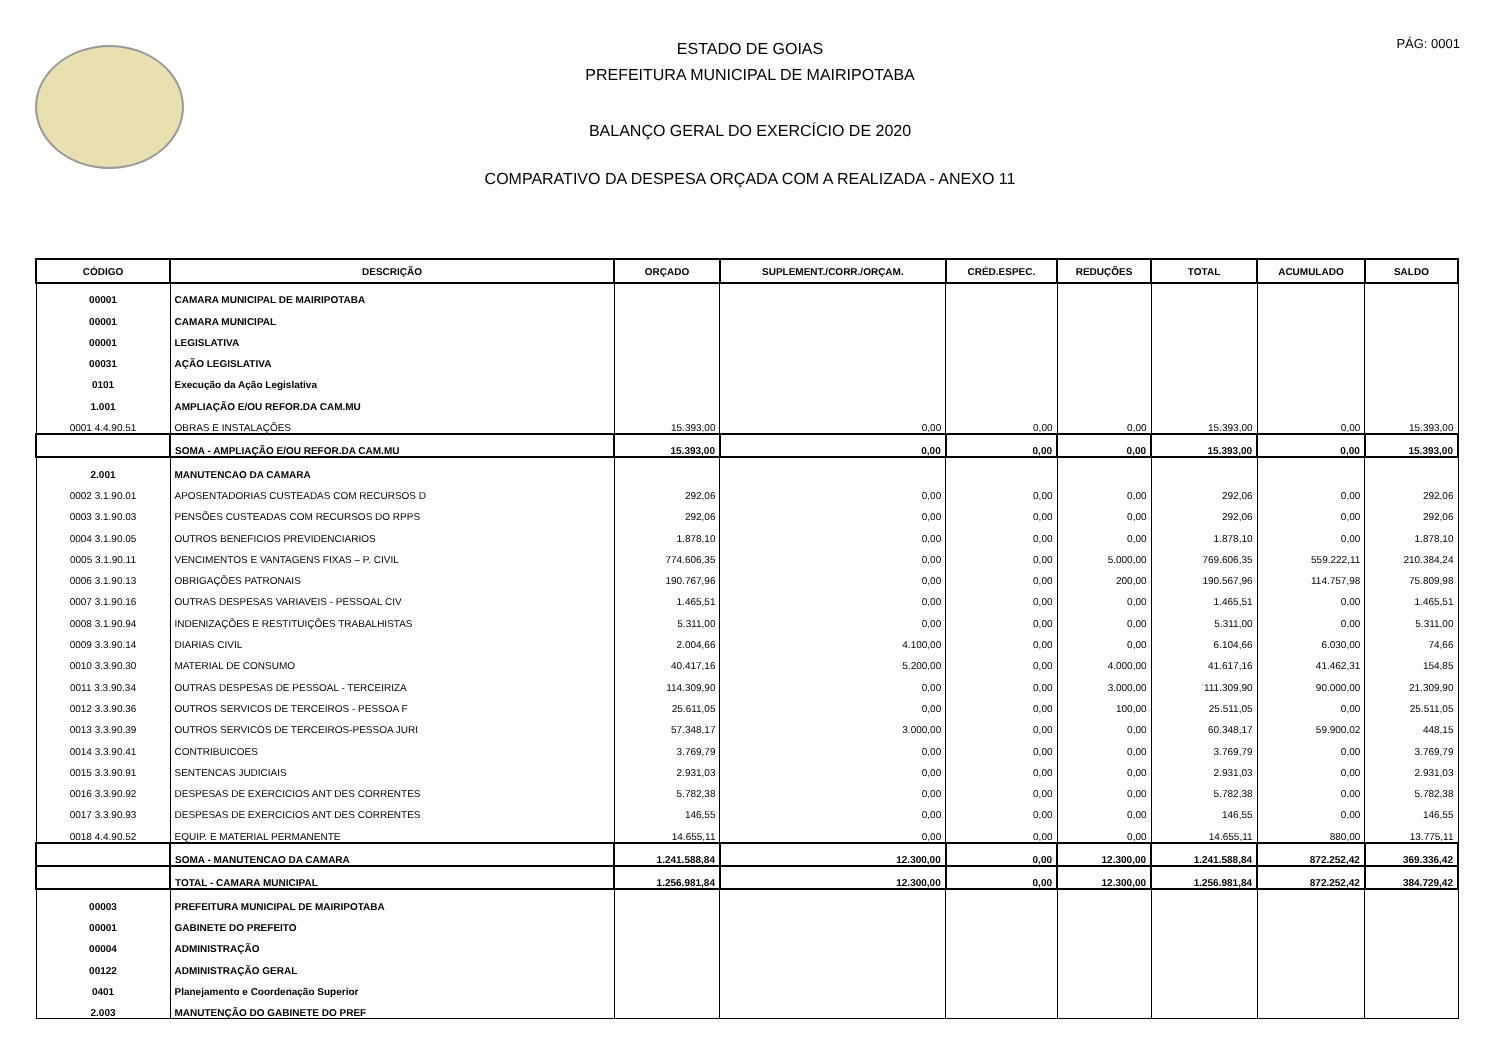PÁG: 0001
ESTADO DE GOIAS
PREFEITURA MUNICIPAL DE MAIRIPOTABA
BALANÇO GERAL DO EXERCÍCIO DE 2020
COMPARATIVO DA DESPESA ORÇADA COM A REALIZADA - ANEXO 11
| CÓDIGO | DESCRIÇÃO | ORÇADO | SUPLEMENT./CORR./ORÇAM. | CRÉD.ESPEC. | REDUÇÕES | TOTAL | ACUMULADO | SALDO |
| --- | --- | --- | --- | --- | --- | --- | --- | --- |
| 00001 | CAMARA MUNICIPAL DE MAIRIPOTABA | | | | | | | |
| 00001 | CAMARA MUNICIPAL | | | | | | | |
| 00001 | LEGISLATIVA | | | | | | | |
| 00031 | AÇÃO LEGISLATIVA | | | | | | | |
| 0101 | Execução da Ação Legislativa | | | | | | | |
| 1.001 | AMPLIAÇÃO E/OU REFOR.DA CAM.MU | | | | | | | |
| 0001 4.4.90.51 | OBRAS E INSTALAÇÕES | 15.393,00 | 0,00 | 0,00 | 0,00 | 15.393,00 | 0,00 | 15.393,00 |
| | SOMA - AMPLIAÇÃO E/OU REFOR.DA CAM.MU | 15.393,00 | 0,00 | 0,00 | 0,00 | 15.393,00 | 0,00 | 15.393,00 |
| 2.001 | MANUTENCAO DA CAMARA | | | | | | | |
| 0002 3.1.90.01 | APOSENTADORIAS CUSTEADAS COM RECURSOS D | 292,06 | 0,00 | 0,00 | 0,00 | 292,06 | 0,00 | 292,06 |
| 0003 3.1.90.03 | PENSÕES CUSTEADAS COM RECURSOS DO RPPS | 292,06 | 0,00 | 0,00 | 0,00 | 292,06 | 0,00 | 292,06 |
| 0004 3.1.90.05 | OUTROS BENEFICIOS PREVIDENCIARIOS | 1.878,10 | 0,00 | 0,00 | 0,00 | 1.878,10 | 0,00 | 1.878,10 |
| 0005 3.1.90.11 | VENCIMENTOS E VANTAGENS FIXAS – P. CIVIL | 774.606,35 | 0,00 | 0,00 | 5.000,00 | 769.606,35 | 559.222,11 | 210.384,24 |
| 0006 3.1.90.13 | OBRIGAÇÕES PATRONAIS | 190.767,96 | 0,00 | 0,00 | 200,00 | 190.567,96 | 114.757,98 | 75.809,98 |
| 0007 3.1.90.16 | OUTRAS DESPESAS VARIAVEIS - PESSOAL CIV | 1.465,51 | 0,00 | 0,00 | 0,00 | 1.465,51 | 0,00 | 1.465,51 |
| 0008 3.1.90.94 | INDENIZAÇÕES E RESTITUIÇÕES TRABALHISTAS | 5.311,00 | 0,00 | 0,00 | 0,00 | 5.311,00 | 0,00 | 5.311,00 |
| 0009 3.3.90.14 | DIARIAS CIVIL | 2.004,66 | 4.100,00 | 0,00 | 0,00 | 6.104,66 | 6.030,00 | 74,66 |
| 0010 3.3.90.30 | MATERIAL DE CONSUMO | 40.417,16 | 5.200,00 | 0,00 | 4.000,00 | 41.617,16 | 41.462,31 | 154,85 |
| 0011 3.3.90.34 | OUTRAS DESPESAS DE PESSOAL - TERCEIRIZA | 114.309,90 | 0,00 | 0,00 | 3.000,00 | 111.309,90 | 90.000,00 | 21.309,90 |
| 0012 3.3.90.36 | OUTROS SERVICOS DE TERCEIROS - PESSOA F | 25.611,05 | 0,00 | 0,00 | 100,00 | 25.511,05 | 0,00 | 25.511,05 |
| 0013 3.3.90.39 | OUTROS SERVICOS DE TERCEIROS-PESSOA JURI | 57.348,17 | 3.000,00 | 0,00 | 0,00 | 60.348,17 | 59.900,02 | 448,15 |
| 0014 3.3.90.41 | CONTRIBUICOES | 3.769,79 | 0,00 | 0,00 | 0,00 | 3.769,79 | 0,00 | 3.769,79 |
| 0015 3.3.90.91 | SENTENCAS JUDICIAIS | 2.931,03 | 0,00 | 0,00 | 0,00 | 2.931,03 | 0,00 | 2.931,03 |
| 0016 3.3.90.92 | DESPESAS DE EXERCICIOS ANT DES CORRENTES | 5.782,38 | 0,00 | 0,00 | 0,00 | 5.782,38 | 0,00 | 5.782,38 |
| 0017 3.3.90.93 | DESPESAS DE EXERCICIOS ANT DES CORRENTES | 146,55 | 0,00 | 0,00 | 0,00 | 146,55 | 0,00 | 146,55 |
| 0018 4.4.90.52 | EQUIP. E MATERIAL PERMANENTE | 14.655,11 | 0,00 | 0,00 | 0,00 | 14.655,11 | 880,00 | 13.775,11 |
| | SOMA - MANUTENCAO DA CAMARA | 1.241.588,84 | 12.300,00 | 0,00 | 12.300,00 | 1.241.588,84 | 872.252,42 | 369.336,42 |
| | TOTAL - CAMARA MUNICIPAL | 1.256.981,84 | 12.300,00 | 0,00 | 12.300,00 | 1.256.981,84 | 872.252,42 | 384.729,42 |
| 00003 | PREFEITURA MUNICIPAL DE MAIRIPOTABA | | | | | | | |
| 00001 | GABINETE DO PREFEITO | | | | | | | |
| 00004 | ADMINISTRAÇÃO | | | | | | | |
| 00122 | ADMINISTRAÇÃO GERAL | | | | | | | |
| 0401 | Planejamento e Coordenação Superior | | | | | | | |
| 2.003 | MANUTENÇÃO DO GABINETE DO PREF | | | | | | | |